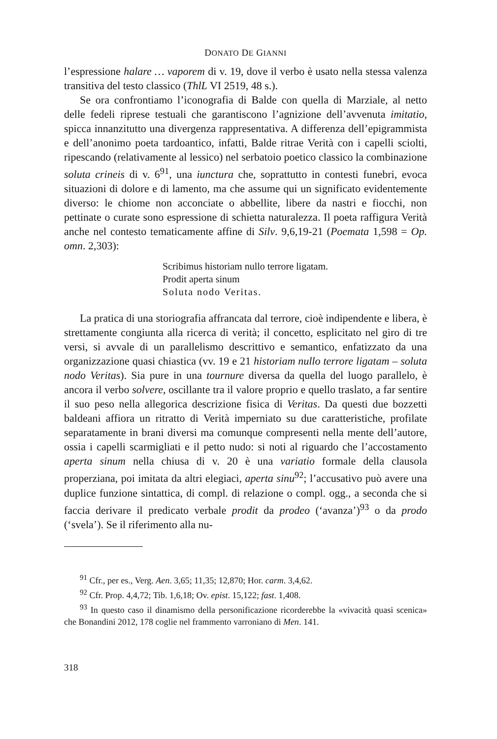DONATO DE GIANNI
l’espressione halare … vaporem di v. 19, dove il verbo è usato nella stessa valenza transitiva del testo classico (ThlL VI 2519, 48 s.).
Se ora confrontiamo l’iconografia di Balde con quella di Marziale, al netto delle fedeli riprese testuali che garantiscono l’agnizione dell’avvenuta imitatio, spicca innanzitutto una divergenza rappresentativa. A differenza dell’epigrammista e dell’anonimo poeta tardoantico, infatti, Balde ritrae Verità con i capelli sciolti, ripescando (relativamente al lessico) nel serbatoio poetico classico la combinazione soluta crineis di v. 6<sup>91</sup>, una iunctura che, soprattutto in contesti funebri, evoca situazioni di dolore e di lamento, ma che assume qui un significato evidentemente diverso: le chiome non acconciate o abbellite, libere da nastri e fiocchi, non pettinate o curate sono espressione di schietta naturalezza. Il poeta raffigura Verità anche nel contesto tematicamente affine di Silv. 9,6,19-21 (Poemata 1,598 = Op. omn. 2,303):
Scribimus historiam nullo terrore ligatam.
Prodit aperta sinum
Soluta nodo Veritas.
La pratica di una storiografia affrancata dal terrore, cioè indipendente e libera, è strettamente congiunta alla ricerca di verità; il concetto, esplicitato nel giro di tre versi, si avvale di un parallelismo descrittivo e semantico, enfatizzato da una organizzazione quasi chiastica (vv. 19 e 21 historiam nullo terrore ligatam – soluta nodo Veritas). Sia pure in una tournure diversa da quella del luogo parallelo, è ancora il verbo solvere, oscillante tra il valore proprio e quello traslato, a far sentire il suo peso nella allegorica descrizione fisica di Veritas. Da questi due bozzetti baldeani affiora un ritratto di Verità imperniato su due caratteristiche, profilate separatamente in brani diversi ma comunque compresenti nella mente dell’autore, ossia i capelli scarmigliati e il petto nudo: si noti al riguardo che l’accostamento aperta sinum nella chiusa di v. 20 è una variatio formale della clausola properziana, poi imitata da altri elegiaci, aperta sinu<sup>92</sup>; l’accusativo può avere una duplice funzione sintattica, di compl. di relazione o compl. ogg., a seconda che si faccia derivare il predicato verbale prodit da prodeo (‘avanza’)<sup>93</sup> o da prodo (‘svela’). Se il riferimento alla nu-
<sup>91</sup> Cfr., per es., Verg. Aen. 3,65; 11,35; 12,870; Hor. carm. 3,4,62.
<sup>92</sup> Cfr. Prop. 4,4,72; Tib. 1,6,18; Ov. epist. 15,122; fast. 1,408.
<sup>93</sup> In questo caso il dinamismo della personificazione ricorderebbe la «vivacità quasi scenica» che Bonandini 2012, 178 coglie nel frammento varroniano di Men. 141.
318